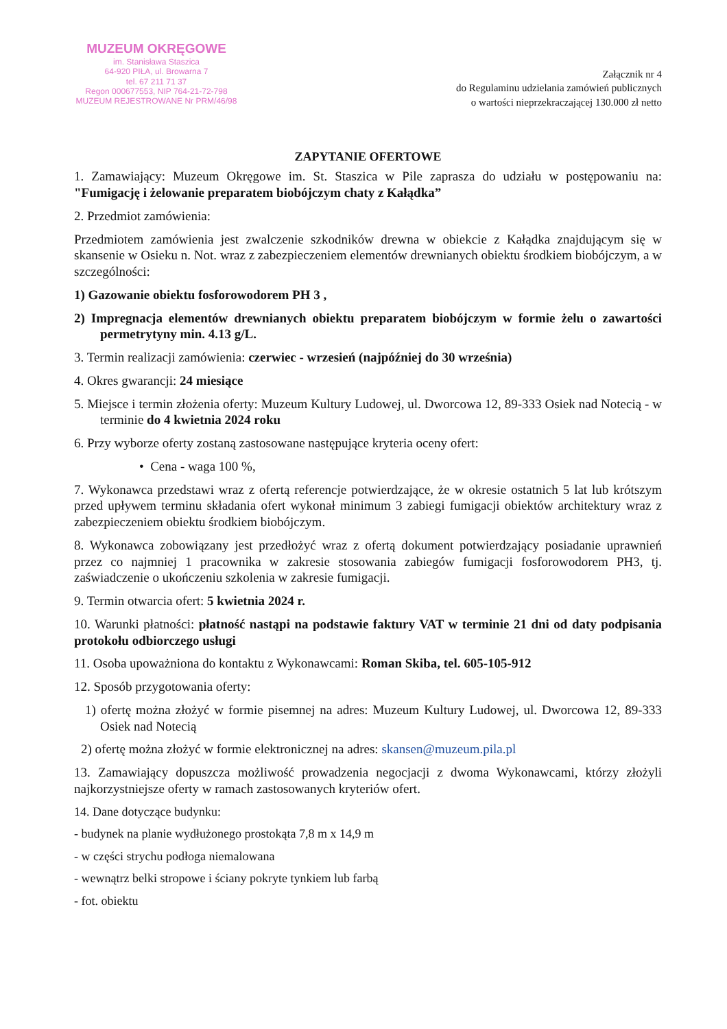MUZEUM OKRĘGOWE
im. Stanisława Staszica
64-920 PIŁA, ul. Browarna 7
tel. 67 211 71 37
Regon 000677553, NIP 764-21-72-798
MUZEUM REJESTROWANE Nr PRM/46/98
Załącznik nr 4
do Regulaminu udzielania zamówień publicznych
o wartości nieprzekraczającej 130.000 zł netto
ZAPYTANIE OFERTOWE
1. Zamawiający: Muzeum Okręgowe im. St. Staszica w Pile zaprasza do udziału w postępowaniu na: "Fumigację i żelowanie preparatem biobójczym chaty z Kałądka”
2. Przedmiot zamówienia:
Przedmiotem zamówienia jest zwalczenie szkodników drewna w obiekcie z Kałądka znajdującym się w skansenie w Osieku n. Not. wraz z zabezpieczeniem elementów drewnianych obiektu środkiem biobójczym, a w szczególności:
1) Gazowanie obiektu fosforowodorem PH 3 ,
2) Impregnacja elementów drewnianych obiektu preparatem biobójczym w formie żelu o zawartości permetrytyny min. 4.13 g/L.
3. Termin realizacji zamówienia: czerwiec - wrzesień (najpóźniej do 30 września)
4. Okres gwarancji: 24 miesiące
5. Miejsce i termin złożenia oferty: Muzeum Kultury Ludowej, ul. Dworcowa 12, 89-333 Osiek nad Notecią - w terminie do 4 kwietnia 2024 roku
6. Przy wyborze oferty zostaną zastosowane następujące kryteria oceny ofert:
• Cena - waga 100 %,
7. Wykonawca przedstawi wraz z ofertą referencje potwierdzające, że w okresie ostatnich 5 lat lub krótszym przed upływem terminu składania ofert wykonał minimum 3 zabiegi fumigacji obiektów architektury wraz z zabezpieczeniem obiektu środkiem biobójczym.
8. Wykonawca zobowiązany jest przedłożyć wraz z ofertą dokument potwierdzający posiadanie uprawnień przez co najmniej 1 pracownika w zakresie stosowania zabiegów fumigacji fosforowodorem PH3, tj. zaświadczenie o ukończeniu szkolenia w zakresie fumigacji.
9. Termin otwarcia ofert: 5 kwietnia 2024 r.
10. Warunki płatności: płatność nastąpi na podstawie faktury VAT w terminie 21 dni od daty podpisania protokołu odbiorczego usługi
11. Osoba upoważniona do kontaktu z Wykonawcami: Roman Skiba, tel. 605-105-912
12. Sposób przygotowania oferty:
1) ofertę można złożyć w formie pisemnej na adres: Muzeum Kultury Ludowej, ul. Dworcowa 12, 89-333 Osiek nad Notecią
2) ofertę można złożyć w formie elektronicznej na adres: skansen@muzeum.pila.pl
13. Zamawiający dopuszcza możliwość prowadzenia negocjacji z dwoma Wykonawcami, którzy złożyli najkorzystniejsze oferty w ramach zastosowanych kryteriów ofert.
14. Dane dotyczące budynku:
- budynek na planie wydłużonego prostokąta 7,8 m x 14,9 m
- w części strychu podłoga niemalowana
- wewnątrz belki stropowe i ściany pokryte tynkiem lub farbą
- fot. obiektu